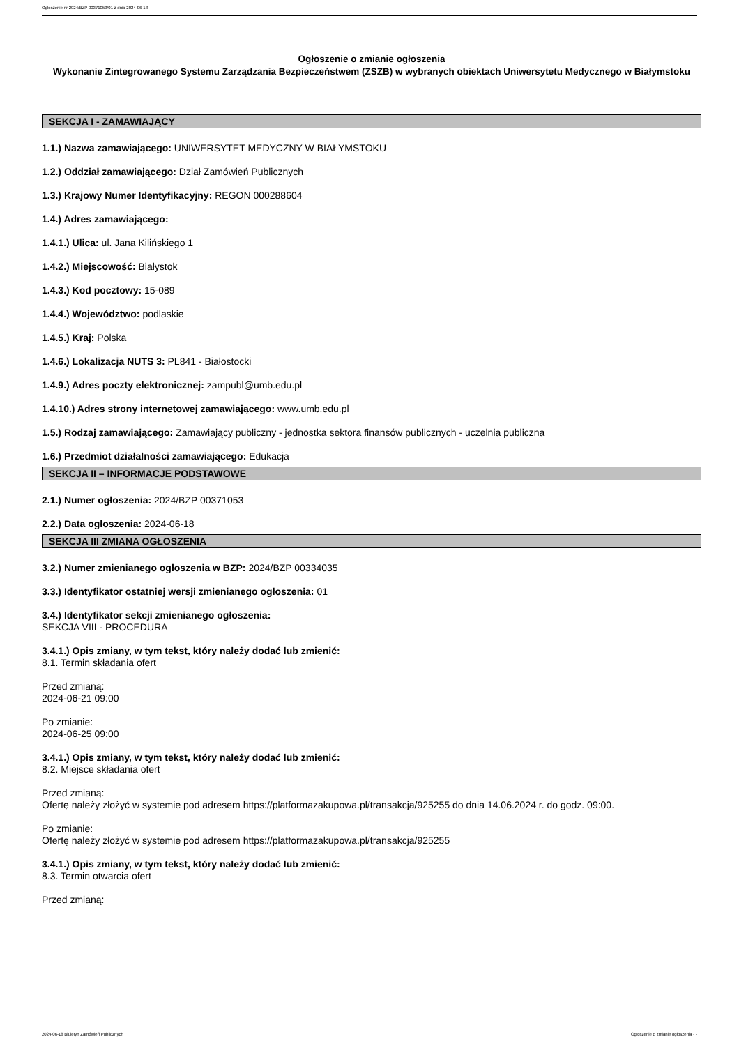Ogłoszenie nr 2024/BZP 00371053/01 z dnia 2024-06-18
Ogłoszenie o zmianie ogłoszenia
Wykonanie Zintegrowanego Systemu Zarządzania Bezpieczeństwem (ZSZB) w wybranych obiektach Uniwersytetu Medycznego w Białymstoku
SEKCJA I - ZAMAWIAJĄCY
1.1.) Nazwa zamawiającego: UNIWERSYTET MEDYCZNY W BIAŁYMSTOKU
1.2.) Oddział zamawiającego: Dział Zamówień Publicznych
1.3.) Krajowy Numer Identyfikacyjny: REGON 000288604
1.4.) Adres zamawiającego:
1.4.1.) Ulica: ul. Jana Kilińskiego 1
1.4.2.) Miejscowość: Białystok
1.4.3.) Kod pocztowy: 15-089
1.4.4.) Województwo: podlaskie
1.4.5.) Kraj: Polska
1.4.6.) Lokalizacja NUTS 3: PL841 - Białostocki
1.4.9.) Adres poczty elektronicznej: zampubl@umb.edu.pl
1.4.10.) Adres strony internetowej zamawiającego: www.umb.edu.pl
1.5.) Rodzaj zamawiającego: Zamawiający publiczny - jednostka sektora finansów publicznych - uczelnia publiczna
1.6.) Przedmiot działalności zamawiającego: Edukacja
SEKCJA II – INFORMACJE PODSTAWOWE
2.1.) Numer ogłoszenia: 2024/BZP 00371053
2.2.) Data ogłoszenia: 2024-06-18
SEKCJA III ZMIANA OGŁOSZENIA
3.2.) Numer zmienianego ogłoszenia w BZP: 2024/BZP 00334035
3.3.) Identyfikator ostatniej wersji zmienianego ogłoszenia: 01
3.4.) Identyfikator sekcji zmienianego ogłoszenia:
SEKCJA VIII - PROCEDURA
3.4.1.) Opis zmiany, w tym tekst, który należy dodać lub zmienić:
8.1. Termin składania ofert
Przed zmianą:
2024-06-21 09:00
Po zmianie:
2024-06-25 09:00
3.4.1.) Opis zmiany, w tym tekst, który należy dodać lub zmienić:
8.2. Miejsce składania ofert
Przed zmianą:
Ofertę należy złożyć w systemie pod adresem https://platformazakupowa.pl/transakcja/925255 do dnia 14.06.2024 r. do godz. 09:00.
Po zmianie:
Ofertę należy złożyć w systemie pod adresem https://platformazakupowa.pl/transakcja/925255
3.4.1.) Opis zmiany, w tym tekst, który należy dodać lub zmienić:
8.3. Termin otwarcia ofert
Przed zmianą:
2024-06-18 Biuletyn Zamówień Publicznych Ogłoszenie o zmianie ogłoszenia - -